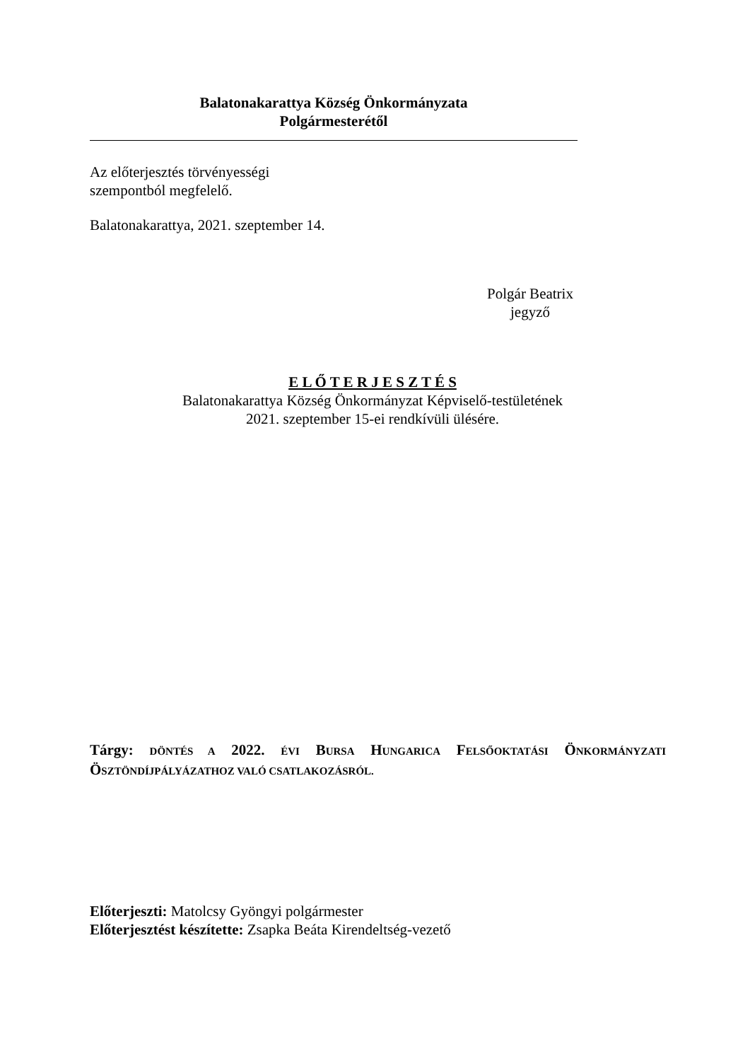Balatonakarattya Község Önkormányzata
Polgármesterétől
Az előterjesztés törvényességi
szempontból megfelelő.
Balatonakarattya, 2021. szeptember 14.
Polgár Beatrix
jegyző
E L Ő T E R J E S Z T É S
Balatonakarattya Község Önkormányzat Képviselő-testületének
2021. szeptember 15-ei rendkívüli ülésére.
Tárgy: DÖNTÉS A 2022. ÉVI BURSA HUNGARICA FELSŐOKTATÁSI ÖNKORMÁNYZATI ÖSZTÖNDÍJPÁLYÁZATHOZ VALÓ CSATLAKOZÁSRÓL.
Előterjeszti: Matolcsy Gyöngyi polgármester
Előterjesztést készítette: Zsapka Beáta Kirendeltség-vezető